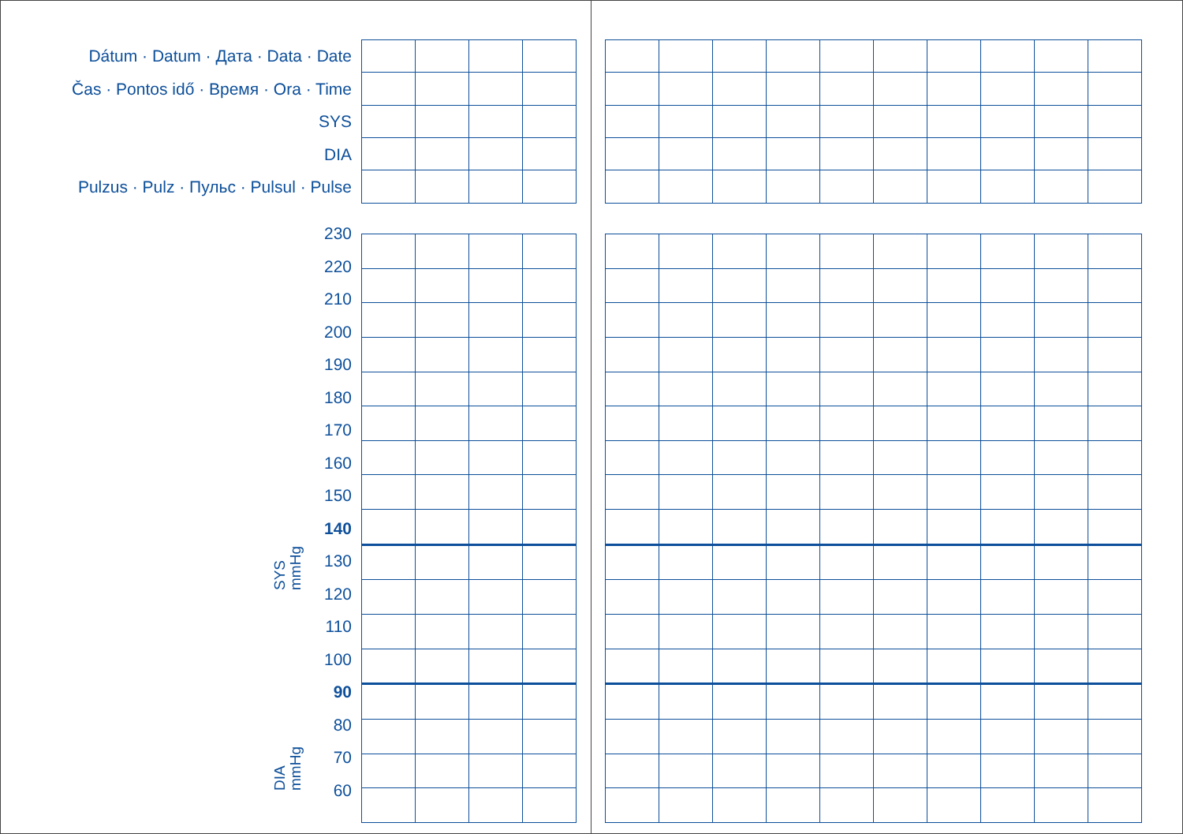Dátum · Datum · Дата · Data · Date
Čas · Pontos idő · Время · Ora · Time
SYS
DIA
Pulzus · Pulz · Пульс · Pulsul · Pulse
230
220
210
200
190
180
170
160
150
140
130
120
110
100
90
80
70
60
SYS
mmHg
DIA
mmHg